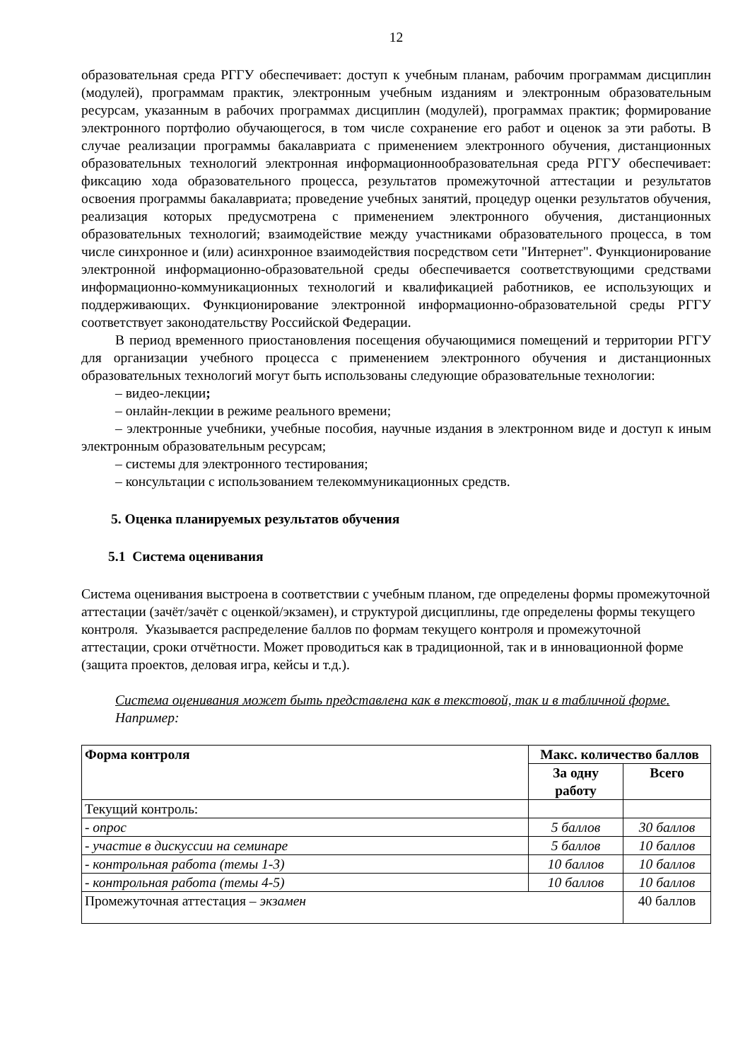12
образовательная среда РГГУ обеспечивает: доступ к учебным планам, рабочим программам дисциплин (модулей), программам практик, электронным учебным изданиям и электронным образовательным ресурсам, указанным в рабочих программах дисциплин (модулей), программах практик; формирование электронного портфолио обучающегося, в том числе сохранение его работ и оценок за эти работы. В случае реализации программы бакалавриата с применением электронного обучения, дистанционных образовательных технологий электронная информационнообразовательная среда РГГУ обеспечивает: фиксацию хода образовательного процесса, результатов промежуточной аттестации и результатов освоения программы бакалавриата; проведение учебных занятий, процедур оценки результатов обучения, реализация которых предусмотрена с применением электронного обучения, дистанционных образовательных технологий; взаимодействие между участниками образовательного процесса, в том числе синхронное и (или) асинхронное взаимодействия посредством сети "Интернет". Функционирование электронной информационно-образовательной среды обеспечивается соответствующими средствами информационно-коммуникационных технологий и квалификацией работников, ее использующих и поддерживающих. Функционирование электронной информационно-образовательной среды РГГУ соответствует законодательству Российской Федерации.
В период временного приостановления посещения обучающимися помещений и территории РГГУ для организации учебного процесса с применением электронного обучения и дистанционных образовательных технологий могут быть использованы следующие образовательные технологии:
– видео-лекции;
– онлайн-лекции в режиме реального времени;
– электронные учебники, учебные пособия, научные издания в электронном виде и доступ к иным электронным образовательным ресурсам;
– системы для электронного тестирования;
– консультации с использованием телекоммуникационных средств.
5. Оценка планируемых результатов обучения
5.1 Система оценивания
Система оценивания выстроена в соответствии с учебным планом, где определены формы промежуточной аттестации (зачёт/зачёт с оценкой/экзамен), и структурой дисциплины, где определены формы текущего контроля. Указывается распределение баллов по формам текущего контроля и промежуточной аттестации, сроки отчётности. Может проводиться как в традиционной, так и в инновационной форме (защита проектов, деловая игра, кейсы и т.д.).
Система оценивания может быть представлена как в текстовой, так и в табличной форме.
Например:
| Форма контроля | Макс. количество баллов | |
| --- | --- | --- |
| | За одну работу | Всего |
| Текущий контроль: | | |
| - опрос | 5 баллов | 30 баллов |
| - участие в дискуссии на семинаре | 5 баллов | 10 баллов |
| - контрольная работа (темы 1-3) | 10 баллов | 10 баллов |
| - контрольная работа (темы 4-5) | 10 баллов | 10 баллов |
| Промежуточная аттестация – экзамен | | 40 баллов |